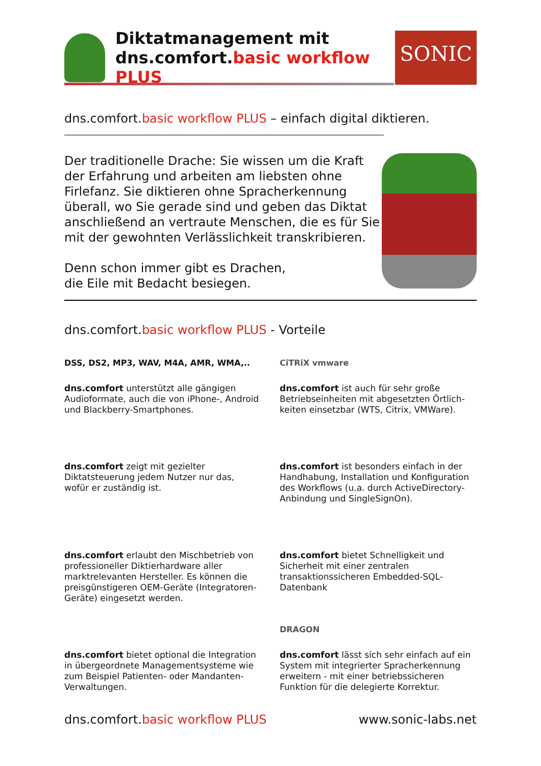Diktatmanagement mit
dns.comfort.basic workflow PLUS
SONIC
dns.comfort.basic workflow PLUS – einfach digital diktieren.
Der traditionelle Drache: Sie wissen um die Kraft der Erfahrung und arbeiten am liebsten ohne Firlefanz. Sie diktieren ohne Spracherkennung überall, wo Sie gerade sind und geben das Diktat anschließend an vertraute Menschen, die es für Sie mit der gewohnten Verlässlichkeit transkribieren.
Denn schon immer gibt es Drachen,
die Eile mit Bedacht besiegen.
dns.comfort.basic workflow PLUS - Vorteile
DSS, DS2, MP3, WAV, M4A, AMR, WMA,..
dns.comfort unterstützt alle gängigen Audioformate, auch die von iPhone-, Android und Blackberry-Smartphones.
CiTRiX vmware
dns.comfort ist auch für sehr große Betriebseinheiten mit abgesetzten Örtlich-keiten einsetzbar (WTS, Citrix, VMWare).
dns.comfort zeigt mit gezielter Diktatsteuerung jedem Nutzer nur das, wofür er zuständig ist.
dns.comfort ist besonders einfach in der Handhabung, Installation und Konfiguration des Workflows (u.a. durch ActiveDirectory-Anbindung und SingleSignOn).
dns.comfort erlaubt den Mischbetrieb von professioneller Diktierhardware aller marktrelevanten Hersteller. Es können die preisgünstigeren OEM-Geräte (Integratoren-Geräte) eingesetzt werden.
dns.comfort bietet Schnelligkeit und Sicherheit mit einer zentralen transaktionssicheren Embedded-SQL-Datenbank
dns.comfort bietet optional die Integration in übergeordnete Managementsysteme wie zum Beispiel Patienten- oder Mandanten-Verwaltungen.
DRAGON
dns.comfort lässt sich sehr einfach auf ein System mit integrierter Spracherkennung erweitern - mit einer betriebssicheren Funktion für die delegierte Korrektur.
dns.comfort.basic workflow PLUS www.sonic-labs.net